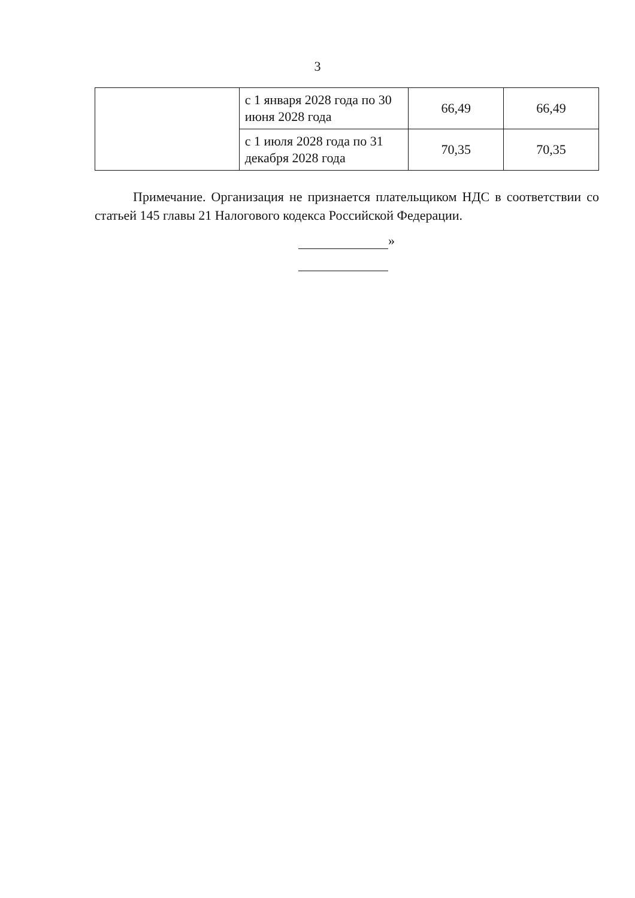3
| | с 1 января 2028 года по 30 июня 2028 года | 66,49 | 66,49 |
| | с 1 июля 2028 года по 31 декабря 2028 года | 70,35 | 70,35 |
Примечание. Организация не признается плательщиком НДС в соответствии со статьей 145 главы 21 Налогового кодекса Российской Федерации.
»